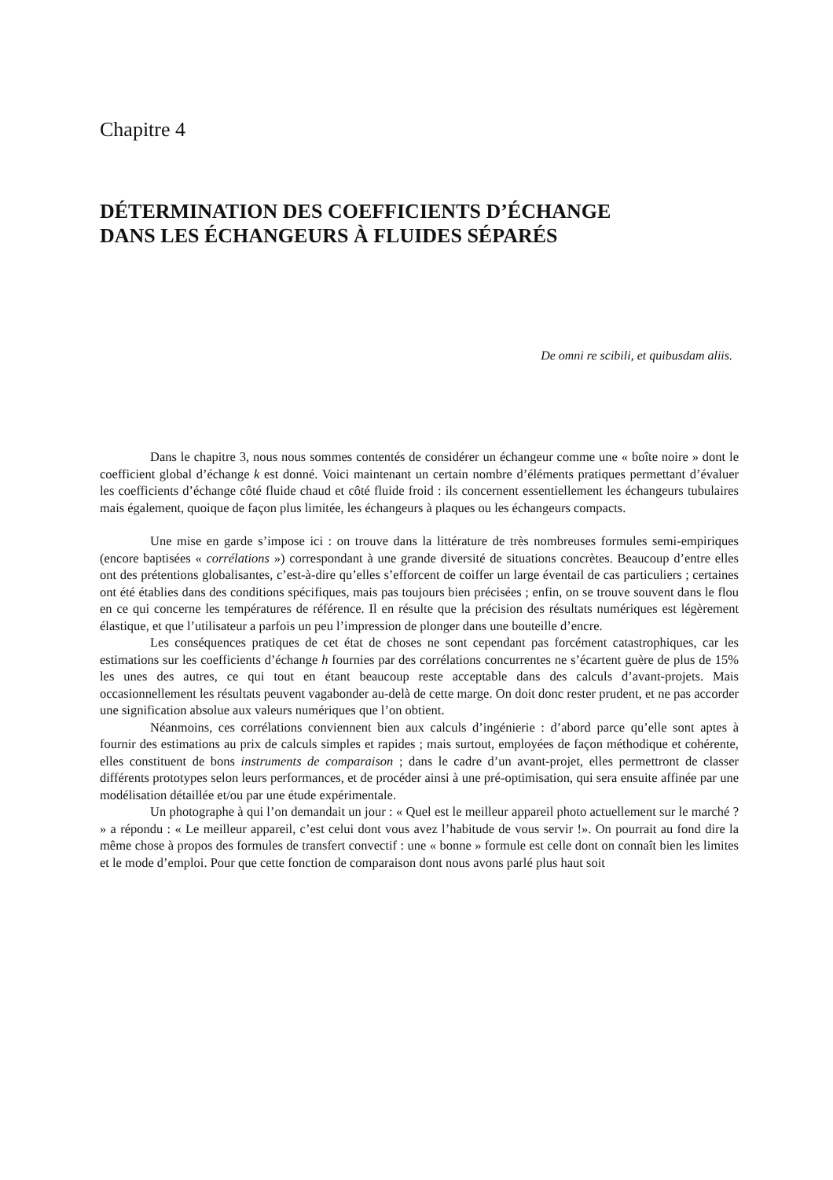Chapitre 4
DÉTERMINATION DES COEFFICIENTS D’ÉCHANGE
DANS LES ÉCHANGEURS À FLUIDES SÉPARÉS
De omni re scibili, et quibusdam aliis.
Dans le chapitre 3, nous nous sommes contentés de considérer un échangeur comme une « boîte noire » dont le coefficient global d’échange k est donné. Voici maintenant un certain nombre d’éléments pratiques permettant d’évaluer les coefficients d’échange côté fluide chaud et côté fluide froid : ils concernent essentiellement les échangeurs tubulaires mais également, quoique de façon plus limitée, les échangeurs à plaques ou les échangeurs compacts.
Une mise en garde s’impose ici : on trouve dans la littérature de très nombreuses formules semi-empiriques (encore baptisées « corrélations ») correspondant à une grande diversité de situations concrètes. Beaucoup d’entre elles ont des prétentions globalisantes, c’est-à-dire qu’elles s’efforcent de coiffer un large éventail de cas particuliers ; certaines ont été établies dans des conditions spécifiques, mais pas toujours bien précisées ; enfin, on se trouve souvent dans le flou en ce qui concerne les températures de référence. Il en résulte que la précision des résultats numériques est légèrement élastique, et que l’utilisateur a parfois un peu l’impression de plonger dans une bouteille d’encre.
Les conséquences pratiques de cet état de choses ne sont cependant pas forcément catastrophiques, car les estimations sur les coefficients d’échange h fournies par des corrélations concurrentes ne s’écartent guère de plus de 15% les unes des autres, ce qui tout en étant beaucoup reste acceptable dans des calculs d’avant-projets. Mais occasionnellement les résultats peuvent vagabonder au-delà de cette marge. On doit donc rester prudent, et ne pas accorder une signification absolue aux valeurs numériques que l’on obtient.
Néanmoins, ces corrélations conviennent bien aux calculs d’ingénierie : d’abord parce qu’elle sont aptes à fournir des estimations au prix de calculs simples et rapides ; mais surtout, employées de façon méthodique et cohérente, elles constituent de bons instruments de comparaison ; dans le cadre d’un avant-projet, elles permettront de classer différents prototypes selon leurs performances, et de procéder ainsi à une pré-optimisation, qui sera ensuite affinée par une modélisation détaillée et/ou par une étude expérimentale.
Un photographe à qui l’on demandait un jour : « Quel est le meilleur appareil photo actuellement sur le marché ? » a répondu : « Le meilleur appareil, c’est celui dont vous avez l’habitude de vous servir !». On pourrait au fond dire la même chose à propos des formules de transfert convectif : une « bonne » formule est celle dont on connaît bien les limites et le mode d’emploi. Pour que cette fonction de comparaison dont nous avons parlé plus haut soit